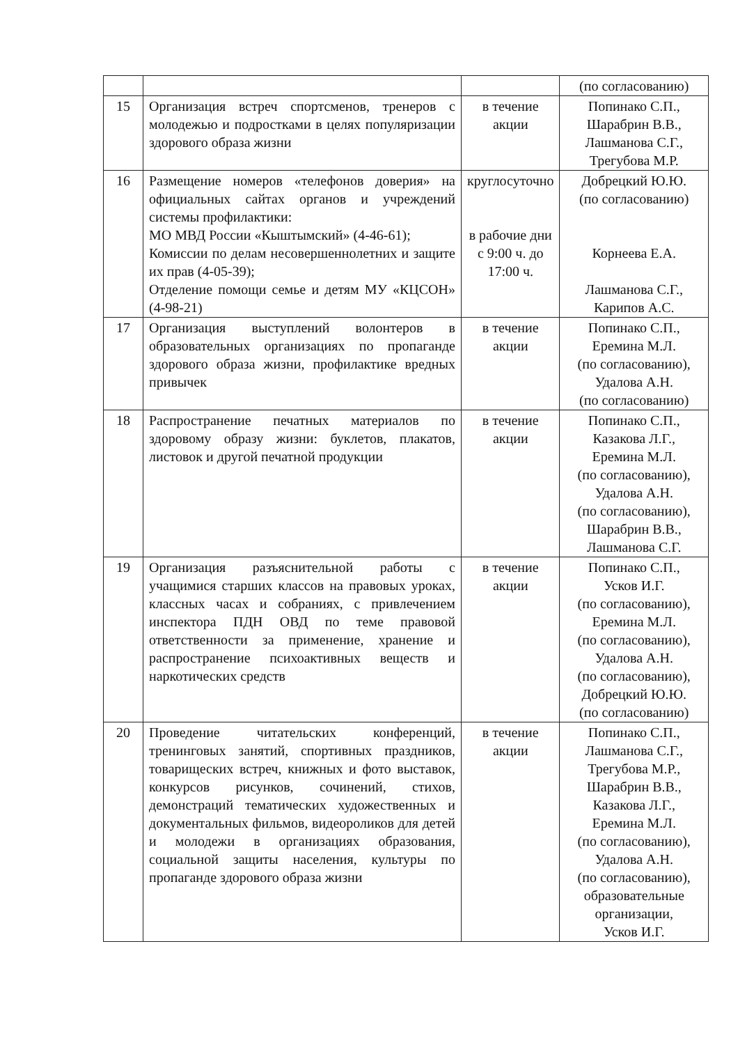| | | | (по согласованию) |
| 15 | Организация встреч спортсменов, тренеров с молодежью и подростками в целях популяризации здорового образа жизни | в течение акции | Попинако С.П., Шарабрин В.В., Лашманова С.Г., Трегубова М.Р. |
| 16 | Размещение номеров «телефонов доверия» на официальных сайтах органов и учреждений системы профилактики: МО МВД России «Кыштымский» (4-46-61); Комиссии по делам несовершеннолетних и защите их прав (4-05-39); Отделение помощи семье и детям МУ «КЦСОН» (4-98-21) | круглосуточно в рабочие дни с 9:00 ч. до 17:00 ч. | Добрецкий Ю.Ю. (по согласованию) Корнеева Е.А. Лашманова С.Г., Карипов А.С. |
| 17 | Организация выступлений волонтеров в образовательных организациях по пропаганде здорового образа жизни, профилактике вредных привычек | в течение акции | Попинако С.П., Еремина М.Л. (по согласованию), Удалова А.Н. (по согласованию) |
| 18 | Распространение печатных материалов по здоровому образу жизни: буклетов, плакатов, листовок и другой печатной продукции | в течение акции | Попинако С.П., Казакова Л.Г., Еремина М.Л. (по согласованию), Удалова А.Н. (по согласованию), Шарабрин В.В., Лашманова С.Г. |
| 19 | Организация разъяснительной работы с учащимися старших классов на правовых уроках, классных часах и собраниях, с привлечением инспектора ПДН ОВД по теме правовой ответственности за применение, хранение и распространение психоактивных веществ и наркотических средств | в течение акции | Попинако С.П., Усков И.Г. (по согласованию), Еремина М.Л. (по согласованию), Удалова А.Н. (по согласованию), Добрецкий Ю.Ю. (по согласованию) |
| 20 | Проведение читательских конференций, тренинговых занятий, спортивных праздников, товарищеских встреч, книжных и фото выставок, конкурсов рисунков, сочинений, стихов, демонстраций тематических художественных и документальных фильмов, видеороликов для детей и молодежи в организациях образования, социальной защиты населения, культуры по пропаганде здорового образа жизни | в течение акции | Попинако С.П., Лашманова С.Г., Трегубова М.Р., Шарабрин В.В., Казакова Л.Г., Еремина М.Л. (по согласованию), Удалова А.Н. (по согласованию), образовательные организации, Усков И.Г. |